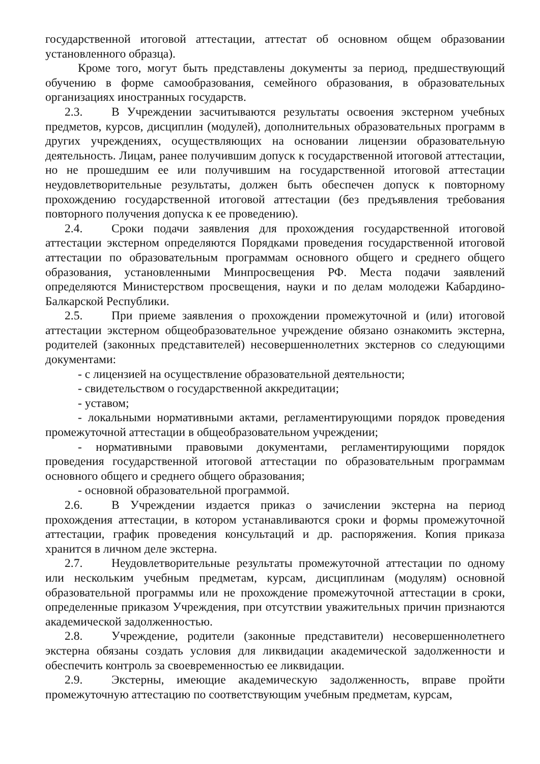государственной итоговой аттестации, аттестат об основном общем образовании установленного образца).
Кроме того, могут быть представлены документы за период, предшествующий обучению в форме самообразования, семейного образования, в образовательных организациях иностранных государств.
2.3. В Учреждении засчитываются результаты освоения экстерном учебных предметов, курсов, дисциплин (модулей), дополнительных образовательных программ в других учреждениях, осуществляющих на основании лицензии образовательную деятельность. Лицам, ранее получившим допуск к государственной итоговой аттестации, но не прошедшим ее или получившим на государственной итоговой аттестации неудовлетворительные результаты, должен быть обеспечен допуск к повторному прохождению государственной итоговой аттестации (без предъявления требования повторного получения допуска к ее проведению).
2.4. Сроки подачи заявления для прохождения государственной итоговой аттестации экстерном определяются Порядками проведения государственной итоговой аттестации по образовательным программам основного общего и среднего общего образования, установленными Минпросвещения РФ. Места подачи заявлений определяются Министерством просвещения, науки и по делам молодежи Кабардино-Балкарской Республики.
2.5. При приеме заявления о прохождении промежуточной и (или) итоговой аттестации экстерном общеобразовательное учреждение обязано ознакомить экстерна, родителей (законных представителей) несовершеннолетних экстернов со следующими документами:
- с лицензией на осуществление образовательной деятельности;
- свидетельством о государственной аккредитации;
- уставом;
- локальными нормативными актами, регламентирующими порядок проведения промежуточной аттестации в общеобразовательном учреждении;
- нормативными правовыми документами, регламентирующими порядок проведения государственной итоговой аттестации по образовательным программам основного общего и среднего общего образования;
- основной образовательной программой.
2.6. В Учреждении издается приказ о зачислении экстерна на период прохождения аттестации, в котором устанавливаются сроки и формы промежуточной аттестации, график проведения консультаций и др. распоряжения. Копия приказа хранится в личном деле экстерна.
2.7. Неудовлетворительные результаты промежуточной аттестации по одному или нескольким учебным предметам, курсам, дисциплинам (модулям) основной образовательной программы или не прохождение промежуточной аттестации в сроки, определенные приказом Учреждения, при отсутствии уважительных причин признаются академической задолженностью.
2.8. Учреждение, родители (законные представители) несовершеннолетнего экстерна обязаны создать условия для ликвидации академической задолженности и обеспечить контроль за своевременностью ее ликвидации.
2.9. Экстерны, имеющие академическую задолженность, вправе пройти промежуточную аттестацию по соответствующим учебным предметам, курсам,